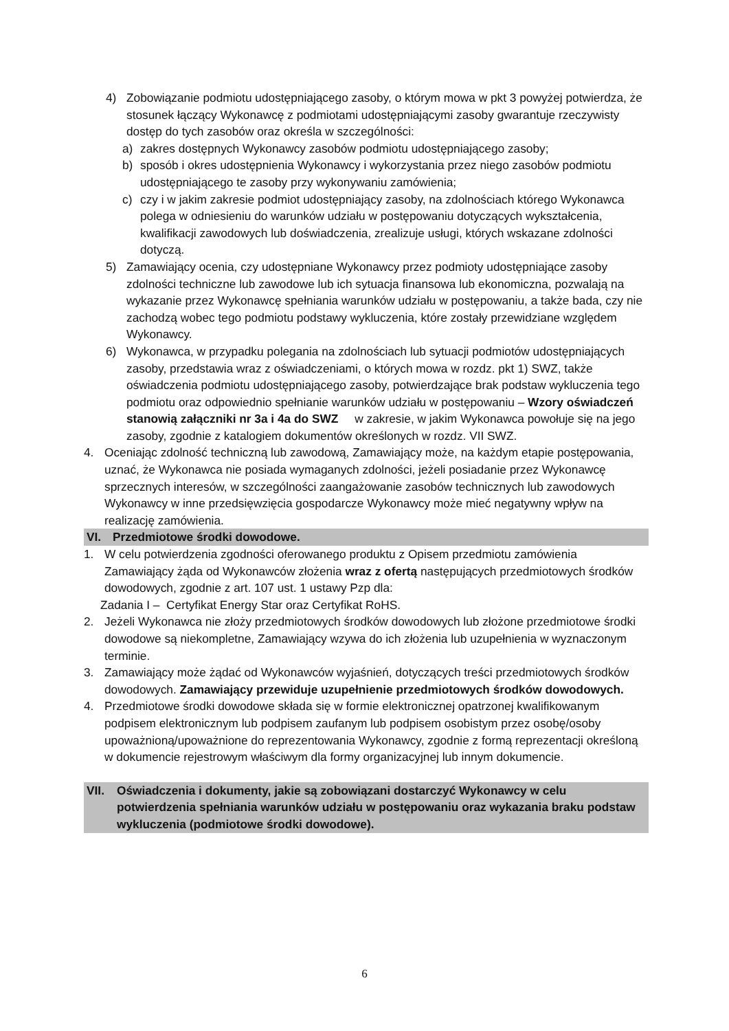4) Zobowiązanie podmiotu udostępniającego zasoby, o którym mowa w pkt 3 powyżej potwierdza, że stosunek łączący Wykonawcę z podmiotami udostępniającymi zasoby gwarantuje rzeczywisty dostęp do tych zasobów oraz określa w szczególności:
a) zakres dostępnych Wykonawcy zasobów podmiotu udostępniającego zasoby;
b) sposób i okres udostępnienia Wykonawcy i wykorzystania przez niego zasobów podmiotu udostępniającego te zasoby przy wykonywaniu zamówienia;
c) czy i w jakim zakresie podmiot udostępniający zasoby, na zdolnościach którego Wykonawca polega w odniesieniu do warunków udziału w postępowaniu dotyczących wykształcenia, kwalifikacji zawodowych lub doświadczenia, zrealizuje usługi, których wskazane zdolności dotyczą.
5) Zamawiający ocenia, czy udostępniane Wykonawcy przez podmioty udostępniające zasoby zdolności techniczne lub zawodowe lub ich sytuacja finansowa lub ekonomiczna, pozwalają na wykazanie przez Wykonawcę spełniania warunków udziału w postępowaniu, a także bada, czy nie zachodzą wobec tego podmiotu podstawy wykluczenia, które zostały przewidziane względem Wykonawcy.
6) Wykonawca, w przypadku polegania na zdolnościach lub sytuacji podmiotów udostępniających zasoby, przedstawia wraz z oświadczeniami, o których mowa w rozdz. pkt 1) SWZ, także oświadczenia podmiotu udostępniającego zasoby, potwierdzające brak podstaw wykluczenia tego podmiotu oraz odpowiednio spełnianie warunków udziału w postępowaniu – Wzory oświadczeń stanowią załączniki nr 3a i 4a do SWZ w zakresie, w jakim Wykonawca powołuje się na jego zasoby, zgodnie z katalogiem dokumentów określonych w rozdz. VII SWZ.
4. Oceniając zdolność techniczną lub zawodową, Zamawiający może, na każdym etapie postępowania, uznać, że Wykonawca nie posiada wymaganych zdolności, jeżeli posiadanie przez Wykonawcę sprzecznych interesów, w szczególności zaangażowanie zasobów technicznych lub zawodowych Wykonawcy w inne przedsięwzięcia gospodarcze Wykonawcy może mieć negatywny wpływ na realizację zamówienia.
VI. Przedmiotowe środki dowodowe.
1. W celu potwierdzenia zgodności oferowanego produktu z Opisem przedmiotu zamówienia Zamawiający żąda od Wykonawców złożenia wraz z ofertą następujących przedmiotowych środków dowodowych, zgodnie z art. 107 ust. 1 ustawy Pzp dla:
Zadania I – Certyfikat Energy Star oraz Certyfikat RoHS.
2. Jeżeli Wykonawca nie złoży przedmiotowych środków dowodowych lub złożone przedmiotowe środki dowodowe są niekompletne, Zamawiający wzywa do ich złożenia lub uzupełnienia w wyznaczonym terminie.
3. Zamawiający może żądać od Wykonawców wyjaśnień, dotyczących treści przedmiotowych środków dowodowych. Zamawiający przewiduje uzupełnienie przedmiotowych środków dowodowych.
4. Przedmiotowe środki dowodowe składa się w formie elektronicznej opatrzonej kwalifikowanym podpisem elektronicznym lub podpisem zaufanym lub podpisem osobistym przez osobę/osoby upoważnioną/upoważnione do reprezentowania Wykonawcy, zgodnie z formą reprezentacji określoną w dokumencie rejestrowym właściwym dla formy organizacyjnej lub innym dokumencie.
VII. Oświadczenia i dokumenty, jakie są zobowiązani dostarczyć Wykonawcy w celu potwierdzenia spełniania warunków udziału w postępowaniu oraz wykazania braku podstaw wykluczenia (podmiotowe środki dowodowe).
6